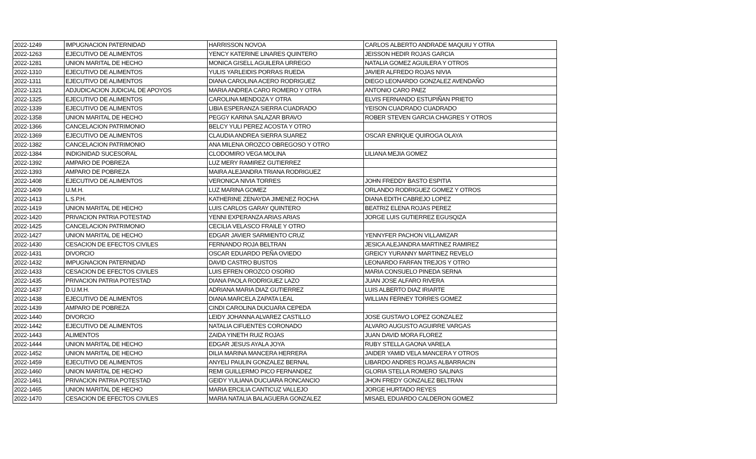| 2022-1249 | IMPUGNACION PATERNIDAD | HARRISSON NOVOA | CARLOS ALBERTO ANDRADE MAQUIU Y OTRA |
| 2022-1263 | EJECUTIVO DE ALIMENTOS | YENCY KATERINE LINARES QUINTERO | JEISSON HEDIR ROJAS GARCIA |
| 2022-1281 | UNION MARITAL DE HECHO | MONICA GISELL AGUILERA URREGO | NATALIA GOMEZ AGUILERA Y OTROS |
| 2022-1310 | EJECUTIVO DE ALIMENTOS | YULIS YARLEIDIS PORRAS RUEDA | JAVIER ALFREDO ROJAS NIVIA |
| 2022-1311 | EJECUTIVO DE ALIMENTOS | DIANA CAROLINA ACERO RODRIGUEZ | DIEGO LEONARDO GONZALEZ AVENDAÑO |
| 2022-1321 | ADJUDICACION JUDICIAL DE APOYOS | MARIA ANDREA CARO ROMERO Y OTRA | ANTONIO CARO PAEZ |
| 2022-1325 | EJECUTIVO DE ALIMENTOS | CAROLINA MENDOZA Y OTRA | ELVIS FERNANDO ESTUPIÑAN PRIETO |
| 2022-1339 | EJECUTIVO DE ALIMENTOS | LIBIA ESPERANZA SIERRA CUADRADO | YEISON CUADRADO CUADRADO |
| 2022-1358 | UNION MARITAL DE HECHO | PEGGY KARINA SALAZAR BRAVO | ROBER STEVEN GARCIA CHAGRES Y OTROS |
| 2022-1366 | CANCELACION PATRIMONIO | BELCY YULI PEREZ ACOSTA Y OTRO | |
| 2022-1369 | EJECUTIVO DE ALIMENTOS | CLAUDIA ANDREA SIERRA SUAREZ | OSCAR ENRIQUE QUIROGA OLAYA |
| 2022-1382 | CANCELACION PATRIMONIO | ANA MILENA OROZCO OBREGOSO Y OTRO | |
| 2022-1384 | INDIGNIDAD SUCESORAL | CLODOMIRO VEGA MOLINA | LILIANA MEJIA GOMEZ |
| 2022-1392 | AMPARO DE POBREZA | LUZ MERY RAMIREZ GUTIERREZ | |
| 2022-1393 | AMPARO DE POBREZA | MAIRA ALEJANDRA TRIANA RODRIGUEZ | |
| 2022-1408 | EJECUTIVO DE ALIMENTOS | VERONICA NIVIA TORRES | JOHN FREDDY BASTO ESPITIA |
| 2022-1409 | U.M.H. | LUZ MARINA GOMEZ | ORLANDO RODRIGUEZ GOMEZ Y OTROS |
| 2022-1413 | L.S.P.H. | KATHERINE ZENAYDA JIMENEZ ROCHA | DIANA EDITH CABREJO LOPEZ |
| 2022-1419 | UNION MARITAL DE HECHO | LUIS CARLOS GARAY QUINTERO | BEATRIZ ELENA ROJAS PEREZ |
| 2022-1420 | PRIVACION PATRIA POTESTAD | YENNI EXPERANZA ARIAS ARIAS | JORGE LUIS GUTIERREZ EGUSQIZA |
| 2022-1425 | CANCELACION PATRIMONIO | CECILIA VELASCO FRAILE Y OTRO | |
| 2022-1427 | UNION MARITAL DE HECHO | EDGAR JAVIER SARMIENTO CRUZ | YENNYFER PACHON VILLAMIZAR |
| 2022-1430 | CESACION DE EFECTOS CIVILES | FERNANDO ROJA BELTRAN | JESICA ALEJANDRA MARTINEZ RAMIREZ |
| 2022-1431 | DIVORCIO | OSCAR EDUARDO PEÑA OVIEDO | GREICY YURANNY MARTINEZ REVELO |
| 2022-1432 | IMPUGNACION PATERNIDAD | DAVID CASTRO BUSTOS | LEONARDO FARFAN TREJOS Y OTRO |
| 2022-1433 | CESACION DE EFECTOS CIVILES | LUIS EFREN OROZCO OSORIO | MARIA CONSUELO PINEDA SERNA |
| 2022-1435 | PRIVACION PATRIA POTESTAD | DIANA PAOLA RODRIGUEZ LAZO | JUAN JOSE ALFARO RIVERA |
| 2022-1437 | D.U.M.H. | ADRIANA MARIA DIAZ GUTIERREZ | LUIS ALBERTO DIAZ IRIARTE |
| 2022-1438 | EJECUTIVO DE ALIMENTOS | DIANA MARCELA ZAPATA LEAL | WILLIAN FERNEY TORRES GOMEZ |
| 2022-1439 | AMPARO DE POBREZA | CINDI CAROLINA DUCUARA CEPEDA | |
| 2022-1440 | DIVORCIO | LEIDY JOHANNA ALVAREZ CASTILLO | JOSE GUSTAVO LOPEZ GONZALEZ |
| 2022-1442 | EJECUTIVO DE ALIMENTOS | NATALIA CIFUENTES CORONADO | ALVARO AUGUSTO AGUIRRE VARGAS |
| 2022-1443 | ALIMENTOS | ZAIDA YINETH RUIZ ROJAS | JUAN DAVID MORA FLOREZ |
| 2022-1444 | UNION MARITAL DE HECHO | EDGAR JESUS AYALA JOYA | RUBY STELLA GAONA VARELA |
| 2022-1452 | UNION MARITAL DE HECHO | DILIA MARINA MANCERA HERRERA | JAIDER YAMID VELA MANCERA Y OTROS |
| 2022-1459 | EJECUTIVO DE ALIMENTOS | ANYELI PAULIN GONZALEZ BERNAL | LIBARDO ANDRES ROJAS ALBARRACIN |
| 2022-1460 | UNION MARITAL DE HECHO | REMI GUILLERMO PICO FERNANDEZ | GLORIA STELLA ROMERO SALINAS |
| 2022-1461 | PRIVACION PATRIA POTESTAD | GEIDY YULIANA DUCUARA RONCANCIO | JHON FREDY GONZALEZ BELTRAN |
| 2022-1465 | UNION MARITAL DE HECHO | MARIA ERCILIA CANTICUZ VALLEJO | JORGE HURTADO REYES |
| 2022-1470 | CESACION DE EFECTOS CIVILES | MARIA NATALIA BALAGUERA GONZALEZ | MISAEL EDUARDO CALDERON GOMEZ |